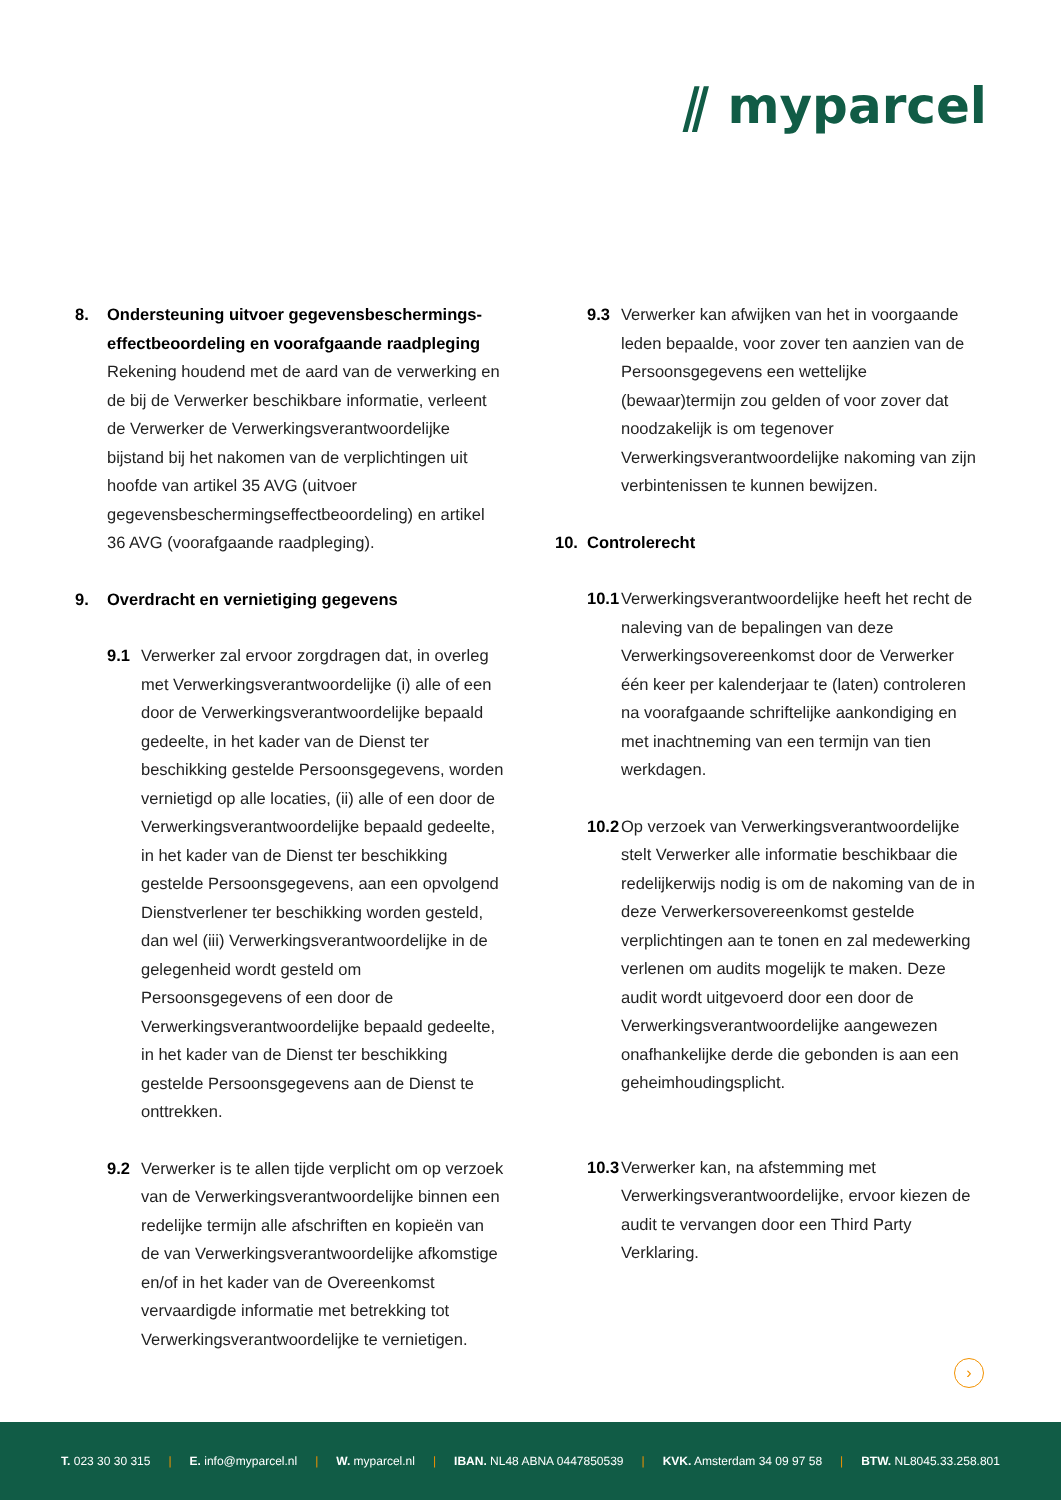⫽ myparcel
8. Ondersteuning uitvoer gegevensbeschermings-effectbeoordeling en voorafgaande raadpleging
Rekening houdend met de aard van de verwerking en de bij de Verwerker beschikbare informatie, verleent de Verwerker de Verwerkingsverantwoordelijke bijstand bij het nakomen van de verplichtingen uit hoofde van artikel 35 AVG (uitvoer gegevensbeschermingseffectbeoordeling) en artikel 36 AVG (voorafgaande raadpleging).
9. Overdracht en vernietiging gegevens
9.1 Verwerker zal ervoor zorgdragen dat, in overleg met Verwerkingsverantwoordelijke (i) alle of een door de Verwerkingsverantwoordelijke bepaald gedeelte, in het kader van de Dienst ter beschikking gestelde Persoonsgegevens, worden vernietigd op alle locaties, (ii) alle of een door de Verwerkingsverantwoordelijke bepaald gedeelte, in het kader van de Dienst ter beschikking gestelde Persoonsgegevens, aan een opvolgend Dienstverlener ter beschikking worden gesteld, dan wel (iii) Verwerkingsverantwoordelijke in de gelegenheid wordt gesteld om Persoonsgegevens of een door de Verwerkingsverantwoordelijke bepaald gedeelte, in het kader van de Dienst ter beschikking gestelde Persoonsgegevens aan de Dienst te onttrekken.
9.2 Verwerker is te allen tijde verplicht om op verzoek van de Verwerkingsverantwoordelijke binnen een redelijke termijn alle afschriften en kopieën van de van Verwerkingsverantwoordelijke afkomstige en/of in het kader van de Overeenkomst vervaardigde informatie met betrekking tot Verwerkingsverantwoordelijke te vernietigen.
9.3 Verwerker kan afwijken van het in voorgaande leden bepaalde, voor zover ten aanzien van de Persoonsgegevens een wettelijke (bewaar)termijn zou gelden of voor zover dat noodzakelijk is om tegenover Verwerkingsverantwoordelijke nakoming van zijn verbintenissen te kunnen bewijzen.
10. Controlerecht
10.1 Verwerkingsverantwoordelijke heeft het recht de naleving van de bepalingen van deze Verwerkingsovereenkomst door de Verwerker één keer per kalenderjaar te (laten) controleren na voorafgaande schriftelijke aankondiging en met inachtneming van een termijn van tien werkdagen.
10.2 Op verzoek van Verwerkingsverantwoordelijke stelt Verwerker alle informatie beschikbaar die redelijkerwijs nodig is om de nakoming van de in deze Verwerkersovereenkomst gestelde verplichtingen aan te tonen en zal medewerking verlenen om audits mogelijk te maken. Deze audit wordt uitgevoerd door een door de Verwerkingsverantwoordelijke aangewezen onafhankelijke derde die gebonden is aan een geheimhoudingsplicht.
10.3 Verwerker kan, na afstemming met Verwerkingsverantwoordelijke, ervoor kiezen de audit te vervangen door een Third Party Verklaring.
›
T. 023 30 30 315 | E. info@myparcel.nl | W. myparcel.nl | IBAN. NL48 ABNA 0447850539 | KVK. Amsterdam 34 09 97 58 | BTW. NL8045.33.258.801